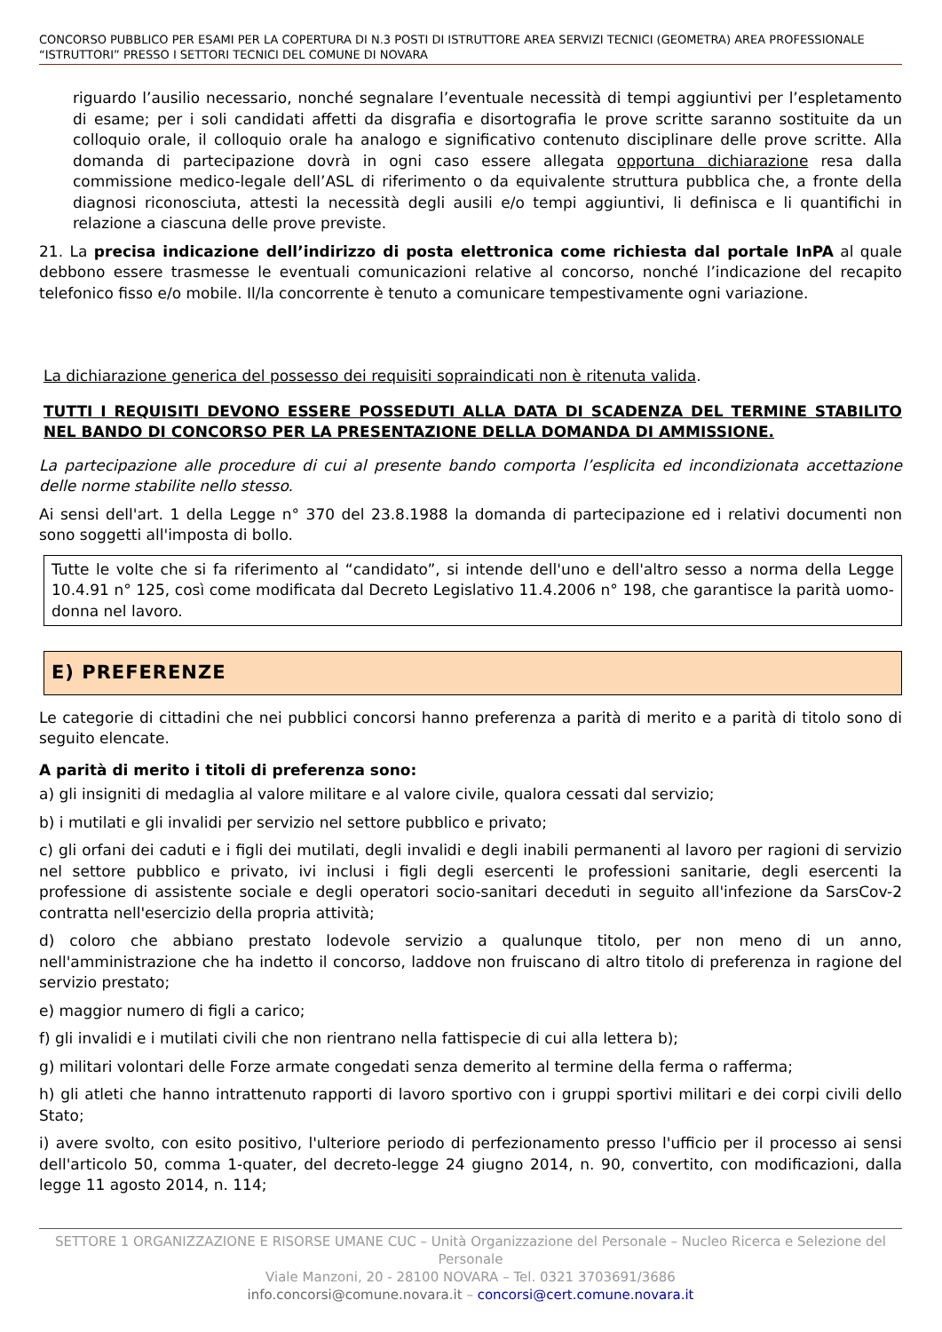CONCORSO PUBBLICO PER ESAMI PER LA COPERTURA DI N.3 POSTI DI ISTRUTTORE AREA SERVIZI TECNICI (GEOMETRA) AREA PROFESSIONALE “ISTRUTTORI” PRESSO I SETTORI TECNICI DEL COMUNE DI NOVARA
riguardo l’ausilio necessario, nonché segnalare l’eventuale necessità di tempi aggiuntivi per l’espletamento di esame; per i soli candidati affetti da disgrafia e disortografia le prove scritte saranno sostituite da un colloquio orale, il colloquio orale ha analogo e significativo contenuto disciplinare delle prove scritte. Alla domanda di partecipazione dovrà in ogni caso essere allegata opportuna dichiarazione resa dalla commissione medico-legale dell’ASL di riferimento o da equivalente struttura pubblica che, a fronte della diagnosi riconosciuta, attesti la necessità degli ausili e/o tempi aggiuntivi, li definisca e li quantifichi in relazione a ciascuna delle prove previste.
21. La precisa indicazione dell’indirizzo di posta elettronica come richiesta dal portale InPA al quale debbono essere trasmesse le eventuali comunicazioni relative al concorso, nonché l’indicazione del recapito telefonico fisso e/o mobile. Il/la concorrente è tenuto a comunicare tempestivamente ogni variazione.
La dichiarazione generica del possesso dei requisiti sopraindicati non è ritenuta valida.
TUTTI I REQUISITI DEVONO ESSERE POSSEDUTI ALLA DATA DI SCADENZA DEL TERMINE STABILITO NEL BANDO DI CONCORSO PER LA PRESENTAZIONE DELLA DOMANDA DI AMMISSIONE.
La partecipazione alle procedure di cui al presente bando comporta l’esplicita ed incondizionata accettazione delle norme stabilite nello stesso.
Ai sensi dell'art. 1 della Legge n° 370 del 23.8.1988 la domanda di partecipazione ed i relativi documenti non sono soggetti all'imposta di bollo.
Tutte le volte che si fa riferimento al “candidato”, si intende dell'uno e dell'altro sesso a norma della Legge 10.4.91 n° 125, così come modificata dal Decreto Legislativo 11.4.2006 n° 198, che garantisce la parità uomo-donna nel lavoro.
E) PREFERENZE
Le categorie di cittadini che nei pubblici concorsi hanno preferenza a parità di merito e a parità di titolo sono di seguito elencate.
A parità di merito i titoli di preferenza sono:
a) gli insigniti di medaglia al valore militare e al valore civile, qualora cessati dal servizio;
b) i mutilati e gli invalidi per servizio nel settore pubblico e privato;
c) gli orfani dei caduti e i figli dei mutilati, degli invalidi e degli inabili permanenti al lavoro per ragioni di servizio nel settore pubblico e privato, ivi inclusi i figli degli esercenti le professioni sanitarie, degli esercenti la professione di assistente sociale e degli operatori socio-sanitari deceduti in seguito all'infezione da SarsCov-2 contratta nell'esercizio della propria attività;
d) coloro che abbiano prestato lodevole servizio a qualunque titolo, per non meno di un anno, nell'amministrazione che ha indetto il concorso, laddove non fruiscano di altro titolo di preferenza in ragione del servizio prestato;
e) maggior numero di figli a carico;
f) gli invalidi e i mutilati civili che non rientrano nella fattispecie di cui alla lettera b);
g) militari volontari delle Forze armate congedati senza demerito al termine della ferma o rafferma;
h) gli atleti che hanno intrattenuto rapporti di lavoro sportivo con i gruppi sportivi militari e dei corpi civili dello Stato;
i) avere svolto, con esito positivo, l'ulteriore periodo di perfezionamento presso l'ufficio per il processo ai sensi dell'articolo 50, comma 1-quater, del decreto-legge 24 giugno 2014, n. 90, convertito, con modificazioni, dalla legge 11 agosto 2014, n. 114;
SETTORE 1 ORGANIZZAZIONE E RISORSE UMANE CUC – Unità Organizzazione del Personale – Nucleo Ricerca e Selezione del Personale
Viale Manzoni, 20 - 28100 NOVARA – Tel. 0321 3703691/3686
info.concorsi@comune.novara.it – concorsi@cert.comune.novara.it